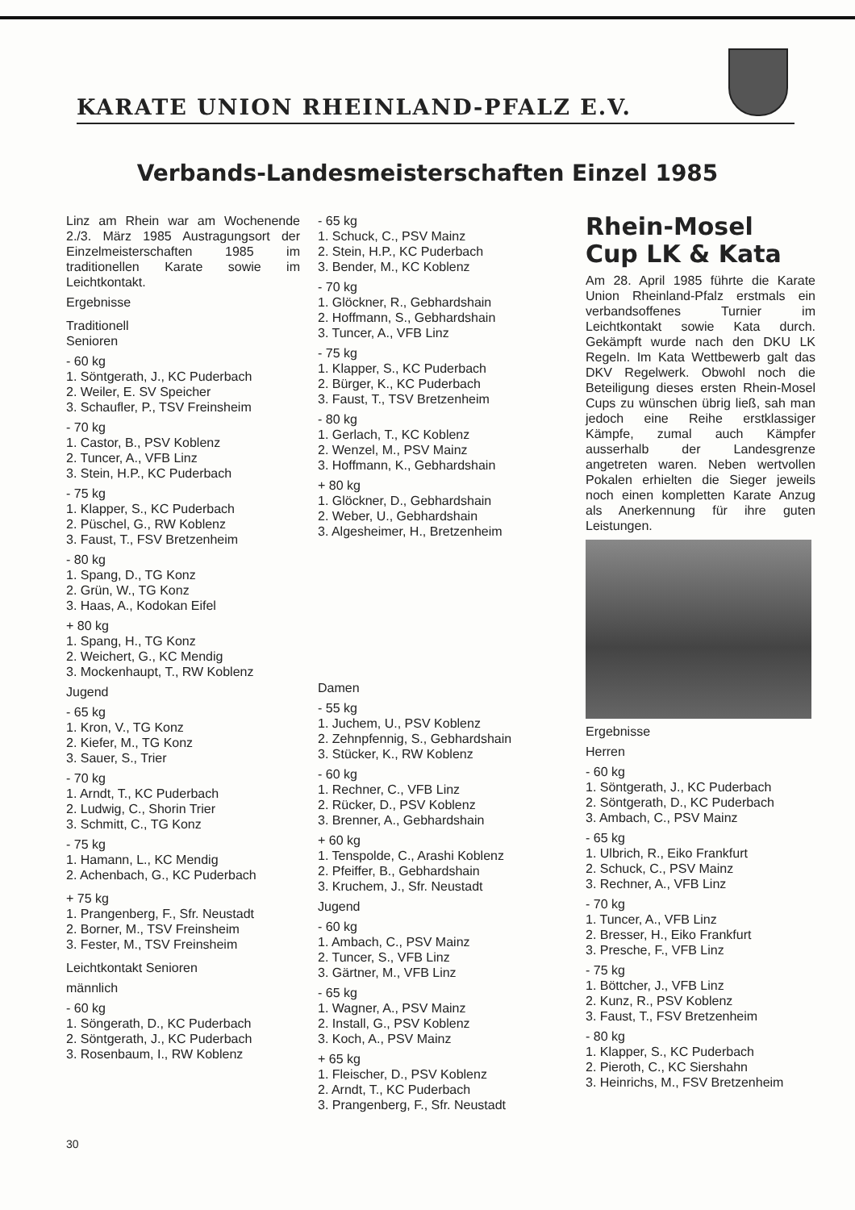KARATE UNION RHEINLAND-PFALZ E.V.
Verbands-Landesmeisterschaften Einzel 1985
Linz am Rhein war am Wochenende 2./3. März 1985 Austragungsort der Einzelmeisterschaften 1985 im traditionellen Karate sowie im Leichtkontakt.
Ergebnisse
Traditionell
Senioren
- 60 kg
1. Söntgerath, J., KC Puderbach
2. Weiler, E. SV Speicher
3. Schaufler, P., TSV Freinsheim
- 70 kg
1. Castor, B., PSV Koblenz
2. Tuncer, A., VFB Linz
3. Stein, H.P., KC Puderbach
- 75 kg
1. Klapper, S., KC Puderbach
2. Püschel, G., RW Koblenz
3. Faust, T., FSV Bretzenheim
- 80 kg
1. Spang, D., TG Konz
2. Grün, W., TG Konz
3. Haas, A., Kodokan Eifel
+ 80 kg
1. Spang, H., TG Konz
2. Weichert, G., KC Mendig
3. Mockenhaupt, T., RW Koblenz
Jugend
- 65 kg
1. Kron, V., TG Konz
2. Kiefer, M., TG Konz
3. Sauer, S., Trier
- 70 kg
1. Arndt, T., KC Puderbach
2. Ludwig, C., Shorin Trier
3. Schmitt, C., TG Konz
- 75 kg
1. Hamann, L., KC Mendig
2. Achenbach, G., KC Puderbach
+ 75 kg
1. Prangenberg, F., Sfr. Neustadt
2. Borner, M., TSV Freinsheim
3. Fester, M., TSV Freinsheim
Leichtkontakt Senioren
männlich
- 60 kg
1. Söngerath, D., KC Puderbach
2. Söntgerath, J., KC Puderbach
3. Rosenbaum, I., RW Koblenz
- 65 kg
1. Schuck, C., PSV Mainz
2. Stein, H.P., KC Puderbach
3. Bender, M., KC Koblenz
- 70 kg
1. Glöckner, R., Gebhardshain
2. Hoffmann, S., Gebhardshain
3. Tuncer, A., VFB Linz
- 75 kg
1. Klapper, S., KC Puderbach
2. Bürger, K., KC Puderbach
3. Faust, T., TSV Bretzenheim
- 80 kg
1. Gerlach, T., KC Koblenz
2. Wenzel, M., PSV Mainz
3. Hoffmann, K., Gebhardshain
+ 80 kg
1. Glöckner, D., Gebhardshain
2. Weber, U., Gebhardshain
3. Algesheimer, H., Bretzenheim
Damen
- 55 kg
1. Juchem, U., PSV Koblenz
2. Zehnpfennig, S., Gebhardshain
3. Stücker, K., RW Koblenz
- 60 kg
1. Rechner, C., VFB Linz
2. Rücker, D., PSV Koblenz
3. Brenner, A., Gebhardshain
+ 60 kg
1. Tenspolde, C., Arashi Koblenz
2. Pfeiffer, B., Gebhardshain
3. Kruchem, J., Sfr. Neustadt
Jugend
- 60 kg
1. Ambach, C., PSV Mainz
2. Tuncer, S., VFB Linz
3. Gärtner, M., VFB Linz
- 65 kg
1. Wagner, A., PSV Mainz
2. Install, G., PSV Koblenz
3. Koch, A., PSV Mainz
+ 65 kg
1. Fleischer, D., PSV Koblenz
2. Arndt, T., KC Puderbach
3. Prangenberg, F., Sfr. Neustadt
Rhein-Mosel
Cup LK & Kata
Am 28. April 1985 führte die Karate Union Rheinland-Pfalz erstmals ein verbandsoffenes Turnier im Leichtkontakt sowie Kata durch. Gekämpft wurde nach den DKU LK Regeln. Im Kata Wettbewerb galt das DKV Regelwerk. Obwohl noch die Beteiligung dieses ersten Rhein-Mosel Cups zu wünschen übrig ließ, sah man jedoch eine Reihe erstklassiger Kämpfe, zumal auch Kämpfer ausserhalb der Landesgrenze angetreten waren. Neben wertvollen Pokalen erhielten die Sieger jeweils noch einen kompletten Karate Anzug als Anerkennung für ihre guten Leistungen.
Ergebnisse
Herren
- 60 kg
1. Söntgerath, J., KC Puderbach
2. Söntgerath, D., KC Puderbach
3. Ambach, C., PSV Mainz
- 65 kg
1. Ulbrich, R., Eiko Frankfurt
2. Schuck, C., PSV Mainz
3. Rechner, A., VFB Linz
- 70 kg
1. Tuncer, A., VFB Linz
2. Bresser, H., Eiko Frankfurt
3. Presche, F., VFB Linz
- 75 kg
1. Böttcher, J., VFB Linz
2. Kunz, R., PSV Koblenz
3. Faust, T., FSV Bretzenheim
- 80 kg
1. Klapper, S., KC Puderbach
2. Pieroth, C., KC Siershahn
3. Heinrichs, M., FSV Bretzenheim
30